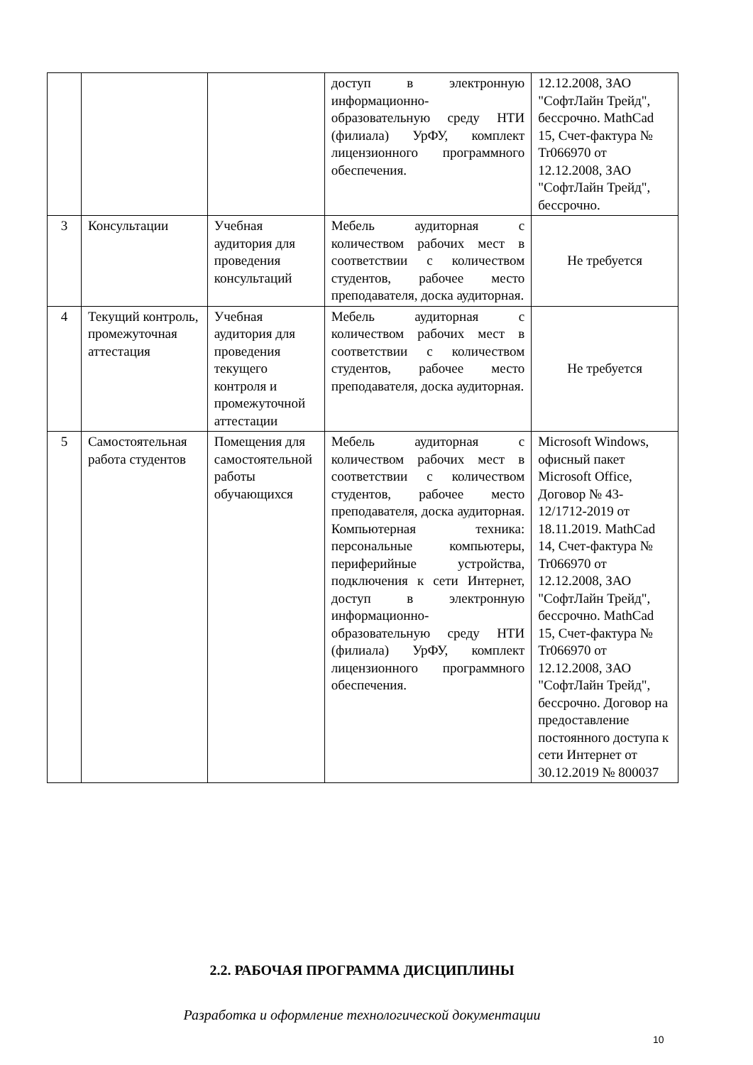| | | | доступ в электронную информационно-образовательную среду НТИ (филиала) УрФУ, комплект лицензионного программного обеспечения. | 12.12.2008, ЗАО "СофтЛайн Трейд", бессрочно. MathCad 15, Счет-фактура № Tr066970 от 12.12.2008, ЗАО "СофтЛайн Трейд", бессрочно. |
| 3 | Консультации | Учебная аудитория для проведения консультаций | Мебель аудиторная с количеством рабочих мест в соответствии с количеством студентов, рабочее место преподавателя, доска аудиторная. | Не требуется |
| 4 | Текущий контроль, промежуточная аттестация | Учебная аудитория для проведения текущего контроля и промежуточной аттестации | Мебель аудиторная с количеством рабочих мест в соответствии с количеством студентов, рабочее место преподавателя, доска аудиторная. | Не требуется |
| 5 | Самостоятельная работа студентов | Помещения для самостоятельной работы обучающихся | Мебель аудиторная с количеством рабочих мест в соответствии с количеством студентов, рабочее место преподавателя, доска аудиторная. Компьютерная техника: персональные компьютеры, периферийные устройства, подключения к сети Интернет, доступ в электронную информационно-образовательную среду НТИ (филиала) УрФУ, комплект лицензионного программного обеспечения. | Microsoft Windows, офисный пакет Microsoft Office, Договор № 43-12/1712-2019 от 18.11.2019. MathCad 14, Счет-фактура № Tr066970 от 12.12.2008, ЗАО "СофтЛайн Трейд", бессрочно. MathCad 15, Счет-фактура № Tr066970 от 12.12.2008, ЗАО "СофтЛайн Трейд", бессрочно. Договор на предоставление постоянного доступа к сети Интернет от 30.12.2019 № 800037 |
2.2. РАБОЧАЯ ПРОГРАММА ДИСЦИПЛИНЫ
Разработка и оформление технологической документации
10